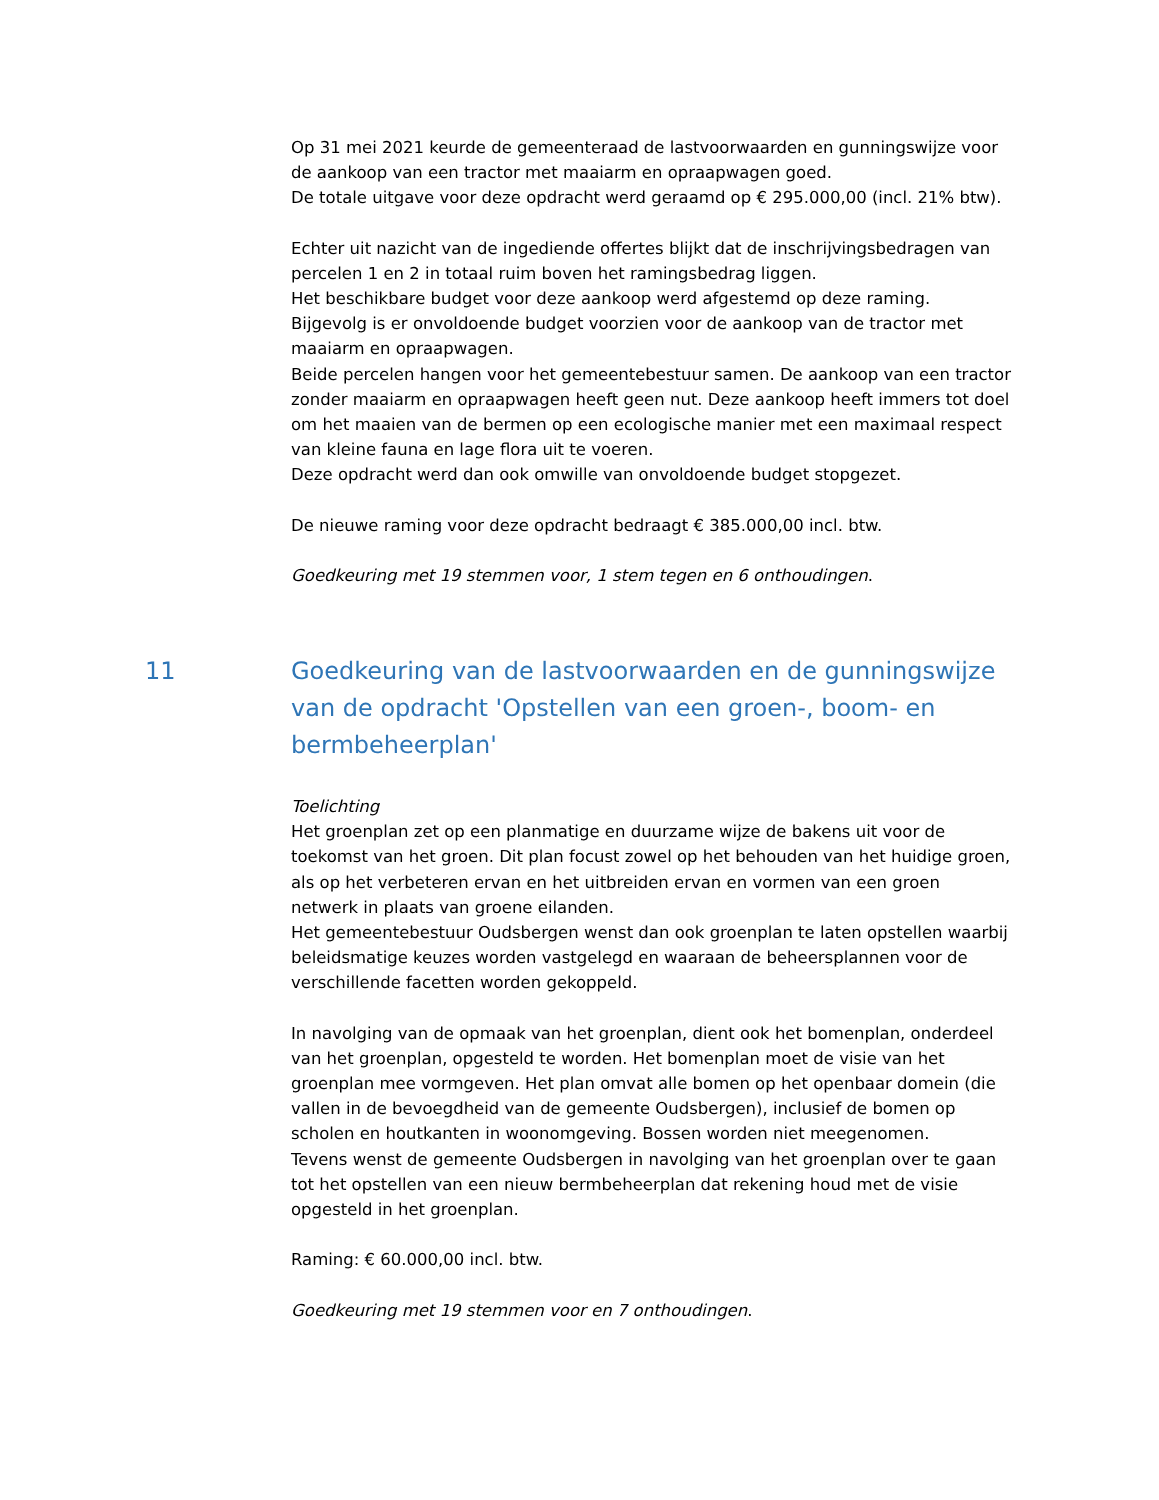Op 31 mei 2021 keurde de gemeenteraad de lastvoorwaarden en gunningswijze voor de aankoop van een tractor met maaiarm en opraapwagen goed.
De totale uitgave voor deze opdracht werd geraamd op € 295.000,00 (incl. 21% btw).
Echter uit nazicht van de ingediende offertes blijkt dat de inschrijvingsbedragen van percelen 1 en 2 in totaal ruim boven het ramingsbedrag liggen.
Het beschikbare budget voor deze aankoop werd afgestemd op deze raming.
Bijgevolg is er onvoldoende budget voorzien voor de aankoop van de tractor met maaiarm en opraapwagen.
Beide percelen hangen voor het gemeentebestuur samen. De aankoop van een tractor zonder maaiarm en opraapwagen heeft geen nut. Deze aankoop heeft immers tot doel om het maaien van de bermen op een ecologische manier met een maximaal respect van kleine fauna en lage flora uit te voeren.
Deze opdracht werd dan ook omwille van onvoldoende budget stopgezet.
De nieuwe raming voor deze opdracht bedraagt € 385.000,00 incl. btw.
Goedkeuring met 19 stemmen voor, 1 stem tegen en 6 onthoudingen.
11 Goedkeuring van de lastvoorwaarden en de gunningswijze van de opdracht 'Opstellen van een groen-, boom- en bermbeheerplan'
Toelichting
Het groenplan zet op een planmatige en duurzame wijze de bakens uit voor de toekomst van het groen. Dit plan focust zowel op het behouden van het huidige groen, als op het verbeteren ervan en het uitbreiden ervan en vormen van een groen netwerk in plaats van groene eilanden.
Het gemeentebestuur Oudsbergen wenst dan ook groenplan te laten opstellen waarbij beleidsmatige keuzes worden vastgelegd en waaraan de beheersplannen voor de verschillende facetten worden gekoppeld.
In navolging van de opmaak van het groenplan, dient ook het bomenplan, onderdeel van het groenplan, opgesteld te worden. Het bomenplan moet de visie van het groenplan mee vormgeven. Het plan omvat alle bomen op het openbaar domein (die vallen in de bevoegdheid van de gemeente Oudsbergen), inclusief de bomen op scholen en houtkanten in woonomgeving. Bossen worden niet meegenomen.
Tevens wenst de gemeente Oudsbergen in navolging van het groenplan over te gaan tot het opstellen van een nieuw bermbeheerplan dat rekening houd met de visie opgesteld in het groenplan.
Raming: € 60.000,00 incl. btw.
Goedkeuring met 19 stemmen voor en 7 onthoudingen.